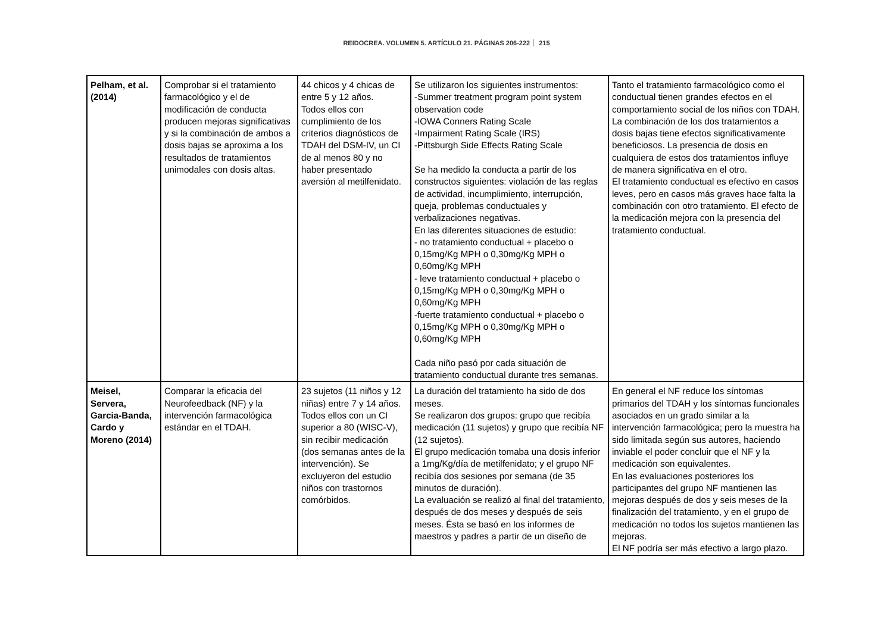REIDOCREA. VOLUMEN 5. ARTÍCULO 21. PÁGINAS 206-222 215
| Pelham, et al. (2014) | Comprobar si el tratamiento farmacológico y el de modificación de conducta producen mejoras significativas y si la combinación de ambos a dosis bajas se aproxima a los resultados de tratamientos unimodales con dosis altas. | 44 chicos y 4 chicas de entre 5 y 12 años. Todos ellos con cumplimiento de los criterios diagnósticos de TDAH del DSM-IV, un CI de al menos 80 y no haber presentado aversión al metilfenidato. | Se utilizaron los siguientes instrumentos: -Summer treatment program point system observation code -IOWA Conners Rating Scale -Impairment Rating Scale (IRS) -Pittsburgh Side Effects Rating Scale Se ha medido la conducta a partir de los constructos siguientes: violación de las reglas de actividad, incumplimiento, interrupción, queja, problemas conductuales y verbalizaciones negativas. En las diferentes situaciones de estudio: - no tratamiento conductual + placebo o 0,15mg/Kg MPH o 0,30mg/Kg MPH o 0,60mg/Kg MPH - leve tratamiento conductual + placebo o 0,15mg/Kg MPH o 0,30mg/Kg MPH o 0,60mg/Kg MPH -fuerte tratamiento conductual + placebo o 0,15mg/Kg MPH o 0,30mg/Kg MPH o 0,60mg/Kg MPH Cada niño pasó por cada situación de tratamiento conductual durante tres semanas. | Tanto el tratamiento farmacológico como el conductual tienen grandes efectos en el comportamiento social de los niños con TDAH. La combinación de los dos tratamientos a dosis bajas tiene efectos significativamente beneficiosos. La presencia de dosis en cualquiera de estos dos tratamientos influye de manera significativa en el otro. El tratamiento conductual es efectivo en casos leves, pero en casos más graves hace falta la combinación con otro tratamiento. El efecto de la medicación mejora con la presencia del tratamiento conductual. |
| Meisel, Servera, Garcia-Banda, Cardo y Moreno (2014) | Comparar la eficacia del Neurofeedback (NF) y la intervención farmacológica estándar en el TDAH. | 23 sujetos (11 niños y 12 niñas) entre 7 y 14 años. Todos ellos con un CI superior a 80 (WISC-V), sin recibir medicación (dos semanas antes de la intervención). Se excluyeron del estudio niños con trastornos comórbidos. | La duración del tratamiento ha sido de dos meses. Se realizaron dos grupos: grupo que recibía medicación (11 sujetos) y grupo que recibía NF (12 sujetos). El grupo medicación tomaba una dosis inferior a 1mg/Kg/día de metilfenidato; y el grupo NF recibía dos sesiones por semana (de 35 minutos de duración). La evaluación se realizó al final del tratamiento, después de dos meses y después de seis meses. Ésta se basó en los informes de maestros y padres a partir de un diseño de | En general el NF reduce los síntomas primarios del TDAH y los síntomas funcionales asociados en un grado similar a la intervención farmacológica; pero la muestra ha sido limitada según sus autores, haciendo inviable el poder concluir que el NF y la medicación son equivalentes. En las evaluaciones posteriores los participantes del grupo NF mantienen las mejoras después de dos y seis meses de la finalización del tratamiento, y en el grupo de medicación no todos los sujetos mantienen las mejoras. El NF podría ser más efectivo a largo plazo. |